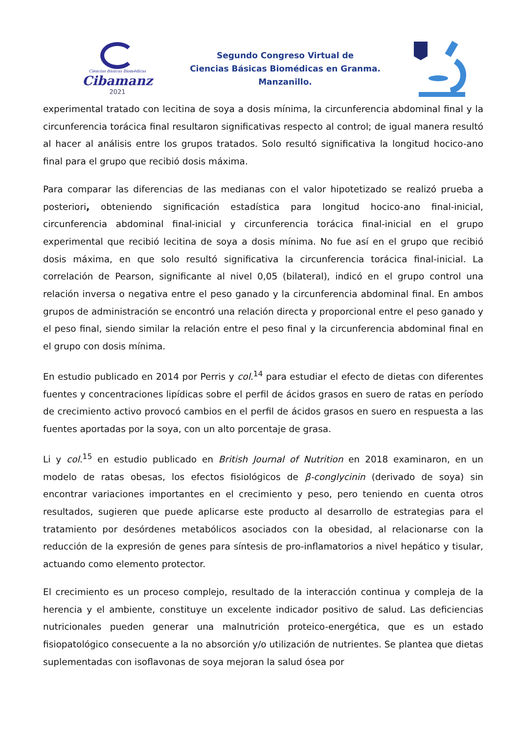Ciencias Básicas Biomédicas
Cibamanz
2021
Segundo Congreso Virtual de
Ciencias Básicas Biomédicas en Granma.
Manzanillo.
experimental tratado con lecitina de soya a dosis mínima, la circunferencia abdominal final y la circunferencia torácica final resultaron significativas respecto al control; de igual manera resultó al hacer al análisis entre los grupos tratados. Solo resultó significativa la longitud hocico-ano final para el grupo que recibió dosis máxima.
Para comparar las diferencias de las medianas con el valor hipotetizado se realizó prueba a posteriori, obteniendo significación estadística para longitud hocico-ano final-inicial, circunferencia abdominal final-inicial y circunferencia torácica final-inicial en el grupo experimental que recibió lecitina de soya a dosis mínima. No fue así en el grupo que recibió dosis máxima, en que solo resultó significativa la circunferencia torácica final-inicial. La correlación de Pearson, significante al nivel 0,05 (bilateral), indicó en el grupo control una relación inversa o negativa entre el peso ganado y la circunferencia abdominal final. En ambos grupos de administración se encontró una relación directa y proporcional entre el peso ganado y el peso final, siendo similar la relación entre el peso final y la circunferencia abdominal final en el grupo con dosis mínima.
En estudio publicado en 2014 por Perris y col.<sup>14</sup> para estudiar el efecto de dietas con diferentes fuentes y concentraciones lipídicas sobre el perfil de ácidos grasos en suero de ratas en período de crecimiento activo provocó cambios en el perfil de ácidos grasos en suero en respuesta a las fuentes aportadas por la soya, con un alto porcentaje de grasa.
Li y col.<sup>15</sup> en estudio publicado en British Journal of Nutrition en 2018 examinaron, en un modelo de ratas obesas, los efectos fisiológicos de β-conglycinin (derivado de soya) sin encontrar variaciones importantes en el crecimiento y peso, pero teniendo en cuenta otros resultados, sugieren que puede aplicarse este producto al desarrollo de estrategias para el tratamiento por desórdenes metabólicos asociados con la obesidad, al relacionarse con la reducción de la expresión de genes para síntesis de pro-inflamatorios a nivel hepático y tisular, actuando como elemento protector.
El crecimiento es un proceso complejo, resultado de la interacción continua y compleja de la herencia y el ambiente, constituye un excelente indicador positivo de salud. Las deficiencias nutricionales pueden generar una malnutrición proteico-energética, que es un estado fisiopatológico consecuente a la no absorción y/o utilización de nutrientes. Se plantea que dietas suplementadas con isoflavonas de soya mejoran la salud ósea por